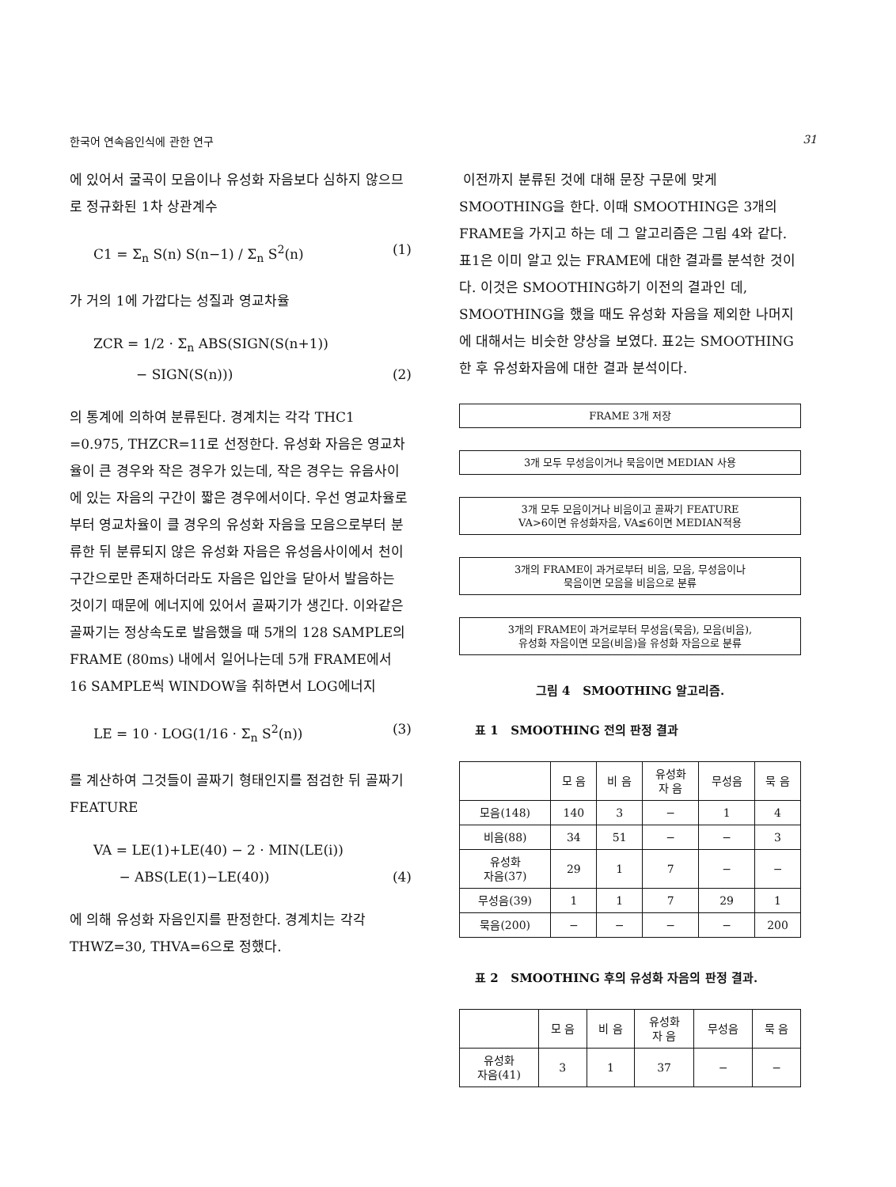한국어 연속음인식에 관한 연구 31
에 있어서 굴곡이 모음이나 유성화 자음보다 심하지 않으므로 정규화된 1차 상관계수
C1 = Σ<sub>n</sub> S(n) S(n−1) / Σ<sub>n</sub> S<sup>2</sup>(n) (1)
가 거의 1에 가깝다는 성질과 영교차율
ZCR = 1/2 · Σ<sub>n</sub> ABS(SIGN(S(n+1))
− SIGN(S(n))) (2)
의 통계에 의하여 분류된다. 경계치는 각각 THC1 =0.975, THZCR=11로 선정한다. 유성화 자음은 영교차율이 큰 경우와 작은 경우가 있는데, 작은 경우는 유음사이에 있는 자음의 구간이 짧은 경우에서이다. 우선 영교차율로부터 영교차율이 클 경우의 유성화 자음을 모음으로부터 분류한 뒤 분류되지 않은 유성화 자음은 유성음사이에서 천이구간으로만 존재하더라도 자음은 입안을 닫아서 발음하는 것이기 때문에 에너지에 있어서 골짜기가 생긴다. 이와같은 골짜기는 정상속도로 발음했을 때 5개의 128 SAMPLE의 FRAME (80ms) 내에서 일어나는데 5개 FRAME에서 16 SAMPLE씩 WINDOW을 취하면서 LOG에너지
LE = 10 · LOG(1/16 · Σ<sub>n</sub> S<sup>2</sup>(n)) (3)
를 계산하여 그것들이 골짜기 형태인지를 점검한 뒤 골짜기 FEATURE
VA = LE(1)+LE(40) − 2 · MIN(LE(i))
− ABS(LE(1)−LE(40)) (4)
에 의해 유성화 자음인지를 판정한다. 경계치는 각각 THWZ=30, THVA=6으로 정했다.
이전까지 분류된 것에 대해 문장 구문에 맞게 SMOOTHING을 한다. 이때 SMOOTHING은 3개의 FRAME을 가지고 하는 데 그 알고리즘은 그림 4와 같다. 표1은 이미 알고 있는 FRAME에 대한 결과를 분석한 것이다. 이것은 SMOOTHING하기 이전의 결과인 데, SMOOTHING을 했을 때도 유성화 자음을 제외한 나머지에 대해서는 비슷한 양상을 보였다. 표2는 SMOOTHING한 후 유성화자음에 대한 결과 분석이다.
FRAME 3개 저장
3개 모두 무성음이거나 묵음이면 MEDIAN 사용
3개 모두 모음이거나 비음이고 골짜기 FEATURE
VA>6이면 유성화자음, VA≦6이면 MEDIAN적용
3개의 FRAME이 과거로부터 비음, 모음, 무성음이나
묵음이면 모음을 비음으로 분류
3개의 FRAME이 과거로부터 무성음(묵음), 모음(비음),
유성화 자음이면 모음(비음)을 유성화 자음으로 분류
그림 4 SMOOTHING 알고리즘.
표 1 SMOOTHING 전의 판정 결과
| | 모 음 | 비 음 | 유성화 자 음 | 무성음 | 묵 음 |
| --- | --- | --- | --- | --- | --- |
| 모음(148) | 140 | 3 | − | 1 | 4 |
| 비음(88) | 34 | 51 | − | − | 3 |
| 유성화 자음(37) | 29 | 1 | 7 | − | − |
| 무성음(39) | 1 | 1 | 7 | 29 | 1 |
| 묵음(200) | − | − | − | − | 200 |
표 2 SMOOTHING 후의 유성화 자음의 판정 결과.
| | 모 음 | 비 음 | 유성화 자 음 | 무성음 | 묵 음 |
| --- | --- | --- | --- | --- | --- |
| 유성화 자음(41) | 3 | 1 | 37 | − | − |